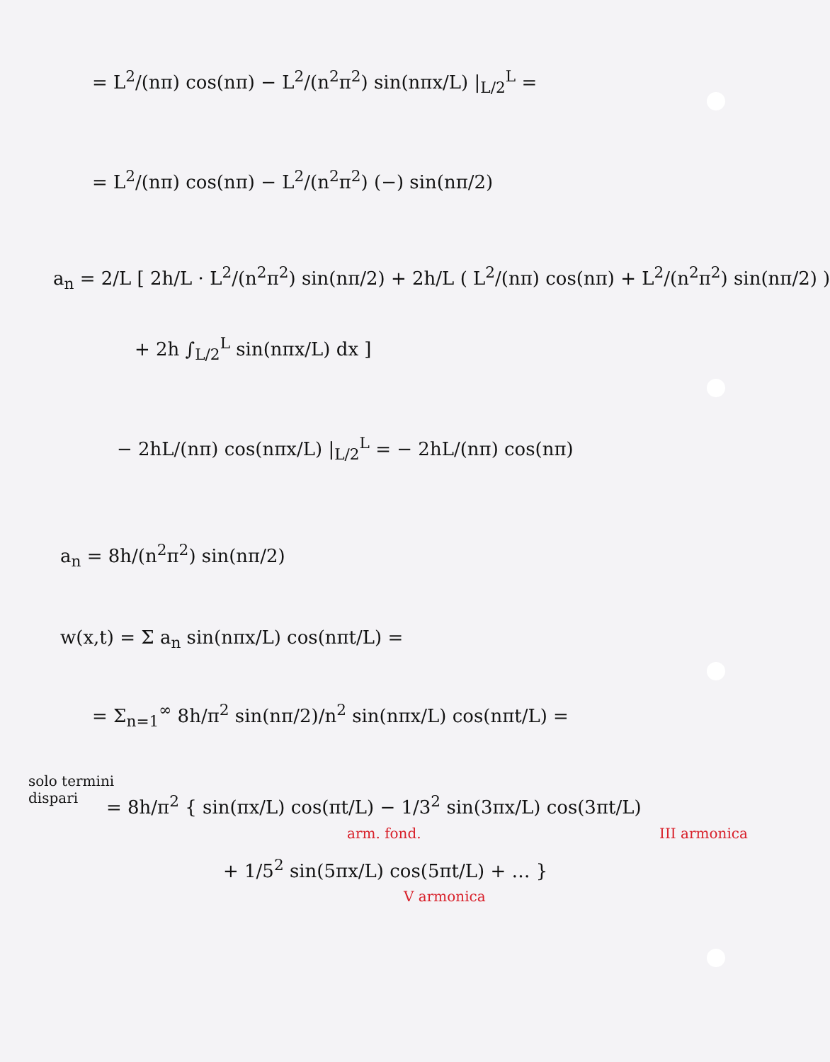= L<sup>2</sup>/(nπ) cos(nπ) − L<sup>2</sup>/(n<sup>2</sup>π<sup>2</sup>) sin(nπx/L) |<sub>L/2</sub><sup>L</sup> =
= L<sup>2</sup>/(nπ) cos(nπ) − L<sup>2</sup>/(n<sup>2</sup>π<sup>2</sup>) (−) sin(nπ/2)
a<sub>n</sub> = 2/L [ 2h/L · L<sup>2</sup>/(n<sup>2</sup>π<sup>2</sup>) sin(nπ/2) + 2h/L ( L<sup>2</sup>/(nπ) cos(nπ) + L<sup>2</sup>/(n<sup>2</sup>π<sup>2</sup>) sin(nπ/2) )
+ 2h ∫<sub>L/2</sub><sup>L</sup> sin(nπx/L) dx ]
− 2hL/(nπ) cos(nπx/L) |<sub>L/2</sub><sup>L</sup> = − 2hL/(nπ) cos(nπ)
a<sub>n</sub> = 8h/(n<sup>2</sup>π<sup>2</sup>) sin(nπ/2)
w(x,t) = Σ a<sub>n</sub> sin(nπx/L) cos(nπt/L) =
= Σ<sub>n=1</sub><sup>∞</sup> 8h/π<sup>2</sup> sin(nπ/2)/n<sup>2</sup> sin(nπx/L) cos(nπt/L) =
solo termini
dispari
= 8h/π<sup>2</sup> { sin(πx/L) cos(πt/L) − 1/3<sup>2</sup> sin(3πx/L) cos(3πt/L)
arm. fond. III armonica
+ 1/5<sup>2</sup> sin(5πx/L) cos(5πt/L) + … }
V armonica